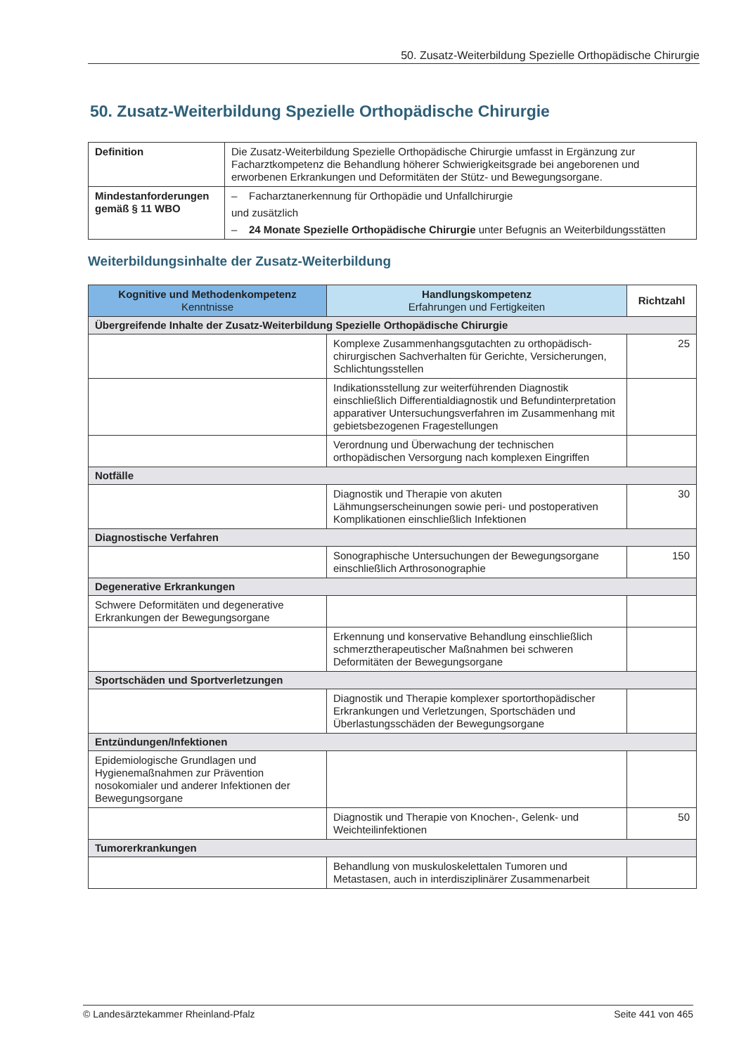50. Zusatz-Weiterbildung Spezielle Orthopädische Chirurgie
50. Zusatz-Weiterbildung Spezielle Orthopädische Chirurgie
| Definition | Die Zusatz-Weiterbildung Spezielle Orthopädische Chirurgie umfasst in Ergänzung zur Facharztkompetenz die Behandlung höherer Schwierigkeitsgrade bei angeborenen und erworbenen Erkrankungen und Deformitäten der Stütz- und Bewegungsorgane. |
| Mindestanforderungen gemäß § 11 WBO | – Facharztanerkennung für Orthopädie und Unfallchirurgie und zusätzlich – 24 Monate Spezielle Orthopädische Chirurgie unter Befugnis an Weiterbildungsstätten |
Weiterbildungsinhalte der Zusatz-Weiterbildung
| Kognitive und Methodenkompetenz Kenntnisse | Handlungskompetenz Erfahrungen und Fertigkeiten | Richtzahl |
| --- | --- | --- |
| Übergreifende Inhalte der Zusatz-Weiterbildung Spezielle Orthopädische Chirurgie | | |
| | Komplexe Zusammenhangsgutachten zu orthopädisch-chirurgischen Sachverhalten für Gerichte, Versicherungen, Schlichtungsstellen | 25 |
| | Indikationsstellung zur weiterführenden Diagnostik einschließlich Differentialdiagnostik und Befundinterpretation apparativer Untersuchungsverfahren im Zusammenhang mit gebietsbezogenen Fragestellungen | |
| | Verordnung und Überwachung der technischen orthopädischen Versorgung nach komplexen Eingriffen | |
| Notfälle | | |
| | Diagnostik und Therapie von akuten Lähmungserscheinungen sowie peri- und postoperativen Komplikationen einschließlich Infektionen | 30 |
| Diagnostische Verfahren | | |
| | Sonographische Untersuchungen der Bewegungsorgane einschließlich Arthrosonographie | 150 |
| Degenerative Erkrankungen | | |
| Schwere Deformitäten und degenerative Erkrankungen der Bewegungsorgane | | |
| | Erkennung und konservative Behandlung einschließlich schmerztherapeutischer Maßnahmen bei schweren Deformitäten der Bewegungsorgane | |
| Sportschäden und Sportverletzungen | | |
| | Diagnostik und Therapie komplexer sportorthopädischer Erkrankungen und Verletzungen, Sportschäden und Überlastungsschäden der Bewegungsorgane | |
| Entzündungen/Infektionen | | |
| Epidemiologische Grundlagen und Hygienemaßnahmen zur Prävention nosokomialer und anderer Infektionen der Bewegungsorgane | | |
| | Diagnostik und Therapie von Knochen-, Gelenk- und Weichteilinfektionen | 50 |
| Tumorerkrankungen | | |
| | Behandlung von muskuloskelettalen Tumoren und Metastasen, auch in interdisziplinärer Zusammenarbeit | |
© Landesärztekammer Rheinland-Pfalz Seite 441 von 465